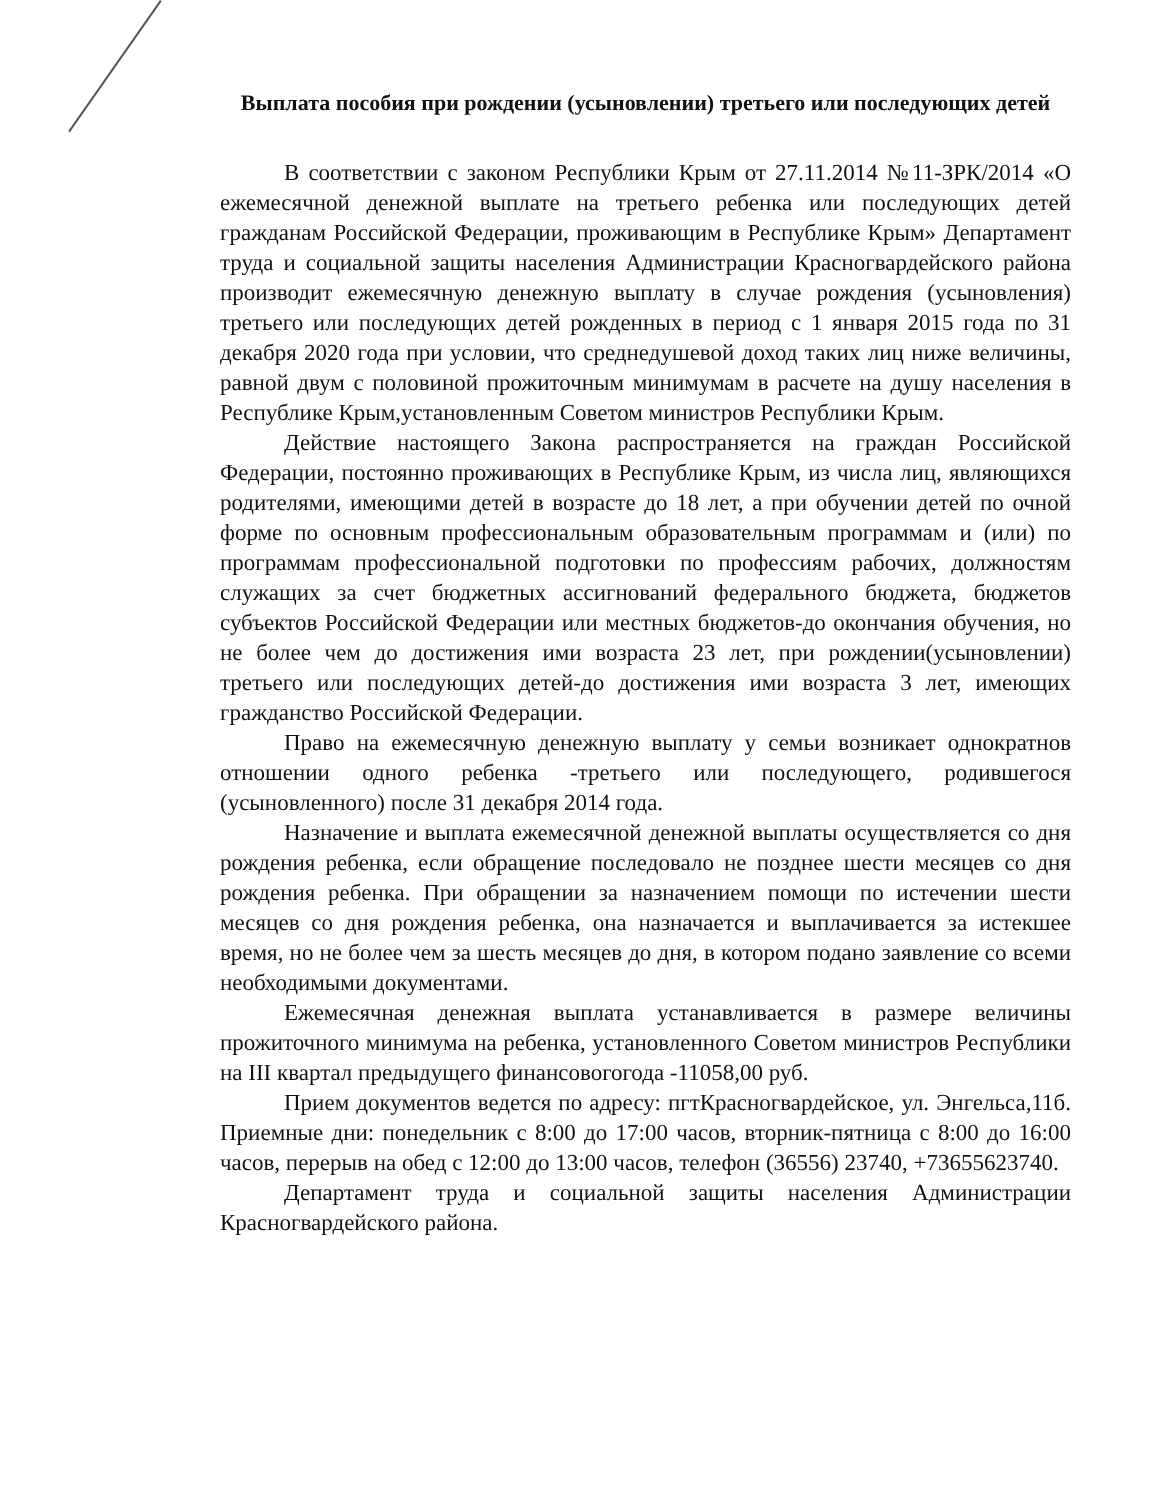Выплата пособия при рождении (усыновлении) третьего или последующих детей
В соответствии с законом Республики Крым от 27.11.2014 №11-ЗРК/2014 «О ежемесячной денежной выплате на третьего ребенка или последующих детей гражданам Российской Федерации, проживающим в Республике Крым» Департамент труда и социальной защиты населения Администрации Красногвардейского района производит ежемесячную денежную выплату в случае рождения (усыновления) третьего или последующих детей рожденных в период с 1 января 2015 года по 31 декабря 2020 года при условии, что среднедушевой доход таких лиц ниже величины, равной двум с половиной прожиточным минимумам в расчете на душу населения в Республике Крым,установленным Советом министров Республики Крым.
Действие настоящего Закона распространяется на граждан Российской Федерации, постоянно проживающих в Республике Крым, из числа лиц, являющихся родителями, имеющими детей в возрасте до 18 лет, а при обучении детей по очной форме по основным профессиональным образовательным программам и (или) по программам профессиональной подготовки по профессиям рабочих, должностям служащих за счет бюджетных ассигнований федерального бюджета, бюджетов субъектов Российской Федерации или местных бюджетов-до окончания обучения, но не более чем до достижения ими возраста 23 лет, при рождении(усыновлении) третьего или последующих детей-до достижения ими возраста 3 лет, имеющих гражданство Российской Федерации.
Право на ежемесячную денежную выплату у семьи возникает однократнов отношении одного ребенка -третьего или последующего, родившегося (усыновленного) после 31 декабря 2014 года.
Назначение и выплата ежемесячной денежной выплаты осуществляется со дня рождения ребенка, если обращение последовало не позднее шести месяцев со дня рождения ребенка. При обращении за назначением помощи по истечении шести месяцев со дня рождения ребенка, она назначается и выплачивается за истекшее время, но не более чем за шесть месяцев до дня, в котором подано заявление со всеми необходимыми документами.
Ежемесячная денежная выплата устанавливается в размере величины прожиточного минимума на ребенка, установленного Советом министров Республики на III квартал предыдущего финансовогогода -11058,00 руб.
Прием документов ведется по адресу: пгтКрасногвардейское, ул. Энгельса,11б. Приемные дни: понедельник с 8:00 до 17:00 часов, вторник-пятница с 8:00 до 16:00 часов, перерыв на обед с 12:00 до 13:00 часов, телефон (36556) 23740, +73655623740.
Департамент труда и социальной защиты населения Администрации Красногвардейского района.